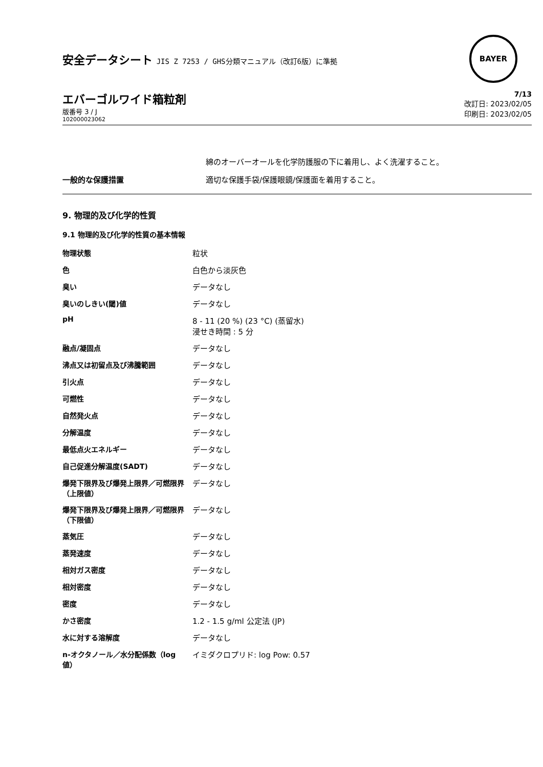安全データシート JIS Z 7253 / GHS分類マニュアル（改訂6版）に準拠
BAYER
エバーゴルワイド箱粒剤
版番号 3 / J
102000023062
7/13
改訂日: 2023/02/05
印刷日: 2023/02/05
綿のオーバーオールを化学防護服の下に着用し、よく洗濯すること。
一般的な保護措置 適切な保護手袋/保護眼鏡/保護面を着用すること。
9. 物理的及び化学的性質
9.1 物理的及び化学的性質の基本情報
| 物理状態 | 粒状 |
| 色 | 白色から淡灰色 |
| 臭い | データなし |
| 臭いのしきい(閾)値 | データなし |
| pH | 8 - 11 (20 %) (23 °C) (蒸留水) 浸せき時間 : 5 分 |
| 融点/凝固点 | データなし |
| 沸点又は初留点及び沸騰範囲 | データなし |
| 引火点 | データなし |
| 可燃性 | データなし |
| 自然発火点 | データなし |
| 分解温度 | データなし |
| 最低点火エネルギー | データなし |
| 自己促進分解温度(SADT) | データなし |
| 爆発下限界及び爆発上限界／可燃限界（上限値） | データなし |
| 爆発下限界及び爆発上限界／可燃限界（下限値） | データなし |
| 蒸気圧 | データなし |
| 蒸発速度 | データなし |
| 相対ガス密度 | データなし |
| 相対密度 | データなし |
| 密度 | データなし |
| かさ密度 | 1.2 - 1.5 g/ml 公定法 (JP) |
| 水に対する溶解度 | データなし |
| n-オクタノール／水分配係数（log 値） | イミダクロプリド: log Pow: 0.57 |